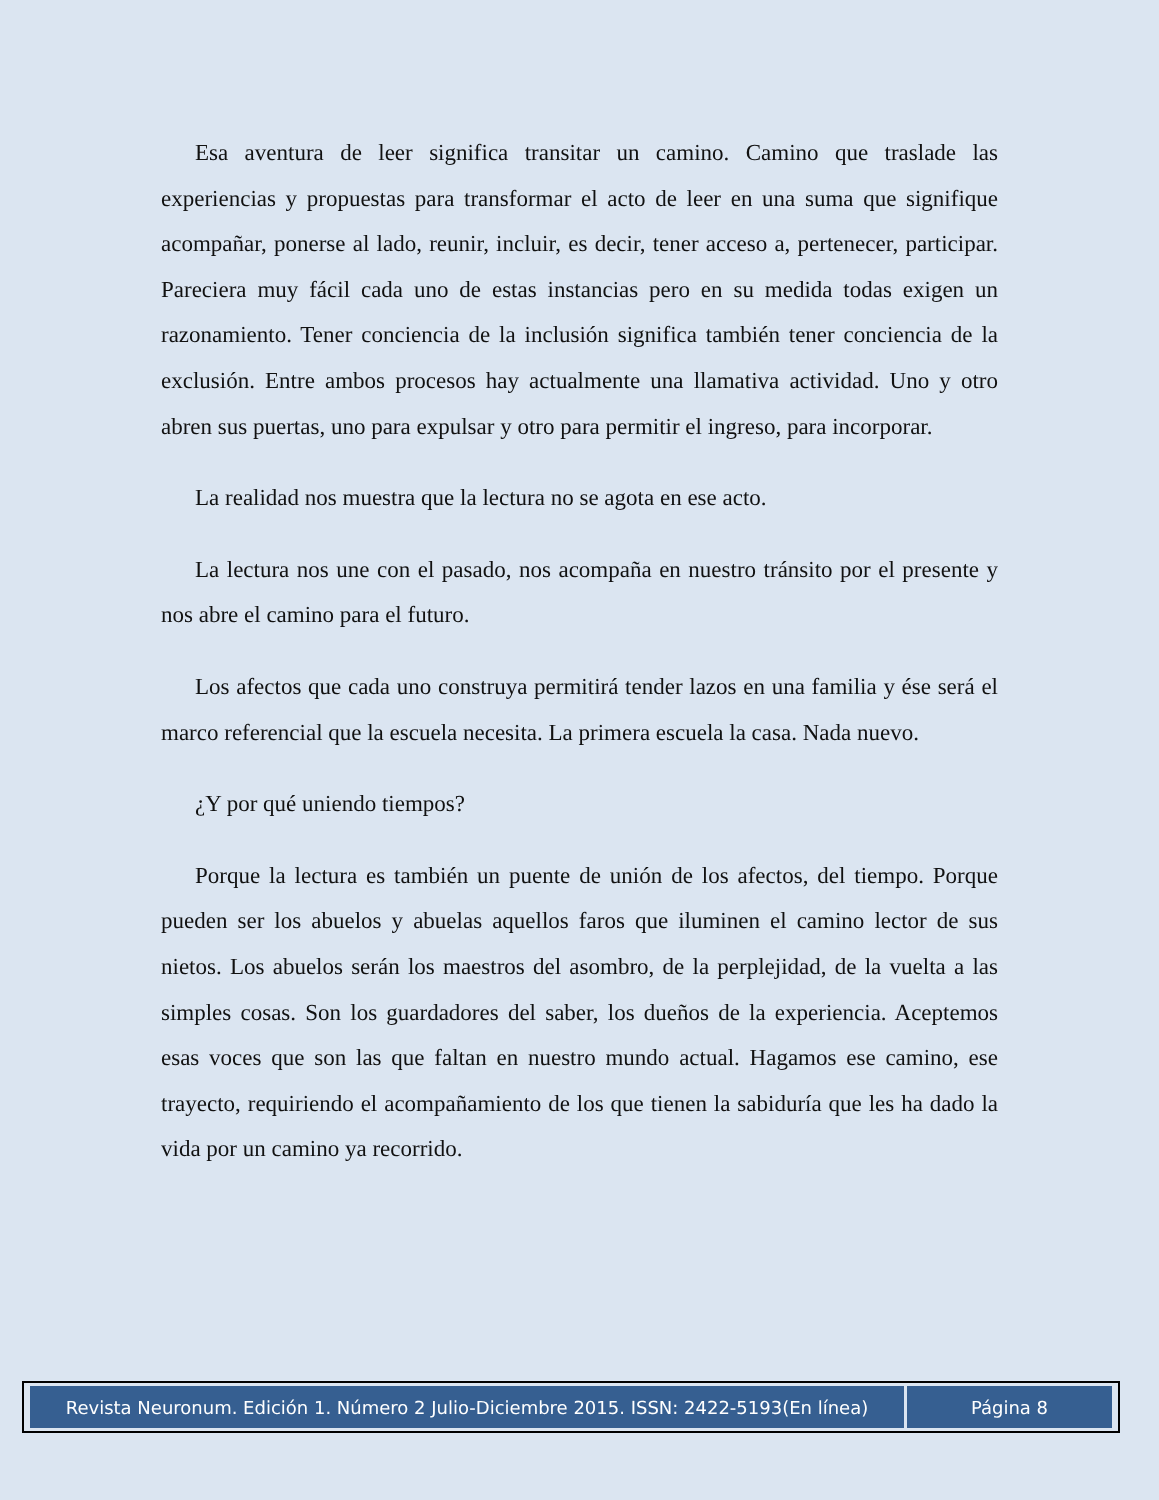Esa aventura de leer significa transitar un camino. Camino que traslade las experiencias y propuestas para transformar el acto de leer en una suma que signifique acompañar, ponerse al lado, reunir, incluir, es decir, tener acceso a, pertenecer, participar. Pareciera muy fácil cada uno de estas instancias pero en su medida todas exigen un razonamiento. Tener conciencia de la inclusión significa también tener conciencia de la exclusión. Entre ambos procesos hay actualmente una llamativa actividad. Uno y otro abren sus puertas, uno para expulsar y otro para permitir el ingreso, para incorporar.
La realidad nos muestra que la lectura no se agota en ese acto.
La lectura nos une con el pasado, nos acompaña en nuestro tránsito por el presente y nos abre el camino para el futuro.
Los afectos que cada uno construya permitirá tender lazos en una familia y ése será el marco referencial que la escuela necesita. La primera escuela la casa. Nada nuevo.
¿Y por qué uniendo tiempos?
Porque la lectura es también un puente de unión de los afectos, del tiempo. Porque pueden ser los abuelos y abuelas aquellos faros que iluminen el camino lector de sus nietos. Los abuelos serán los maestros del asombro, de la perplejidad, de la vuelta a las simples cosas. Son los guardadores del saber, los dueños de la experiencia. Aceptemos esas voces que son las que faltan en nuestro mundo actual. Hagamos ese camino, ese trayecto, requiriendo el acompañamiento de los que tienen la sabiduría que les ha dado la vida por un camino ya recorrido.
| Revista Neuronum. Edición 1. Número 2 Julio-Diciembre 2015. ISSN: 2422-5193(En línea) | Página 8 |